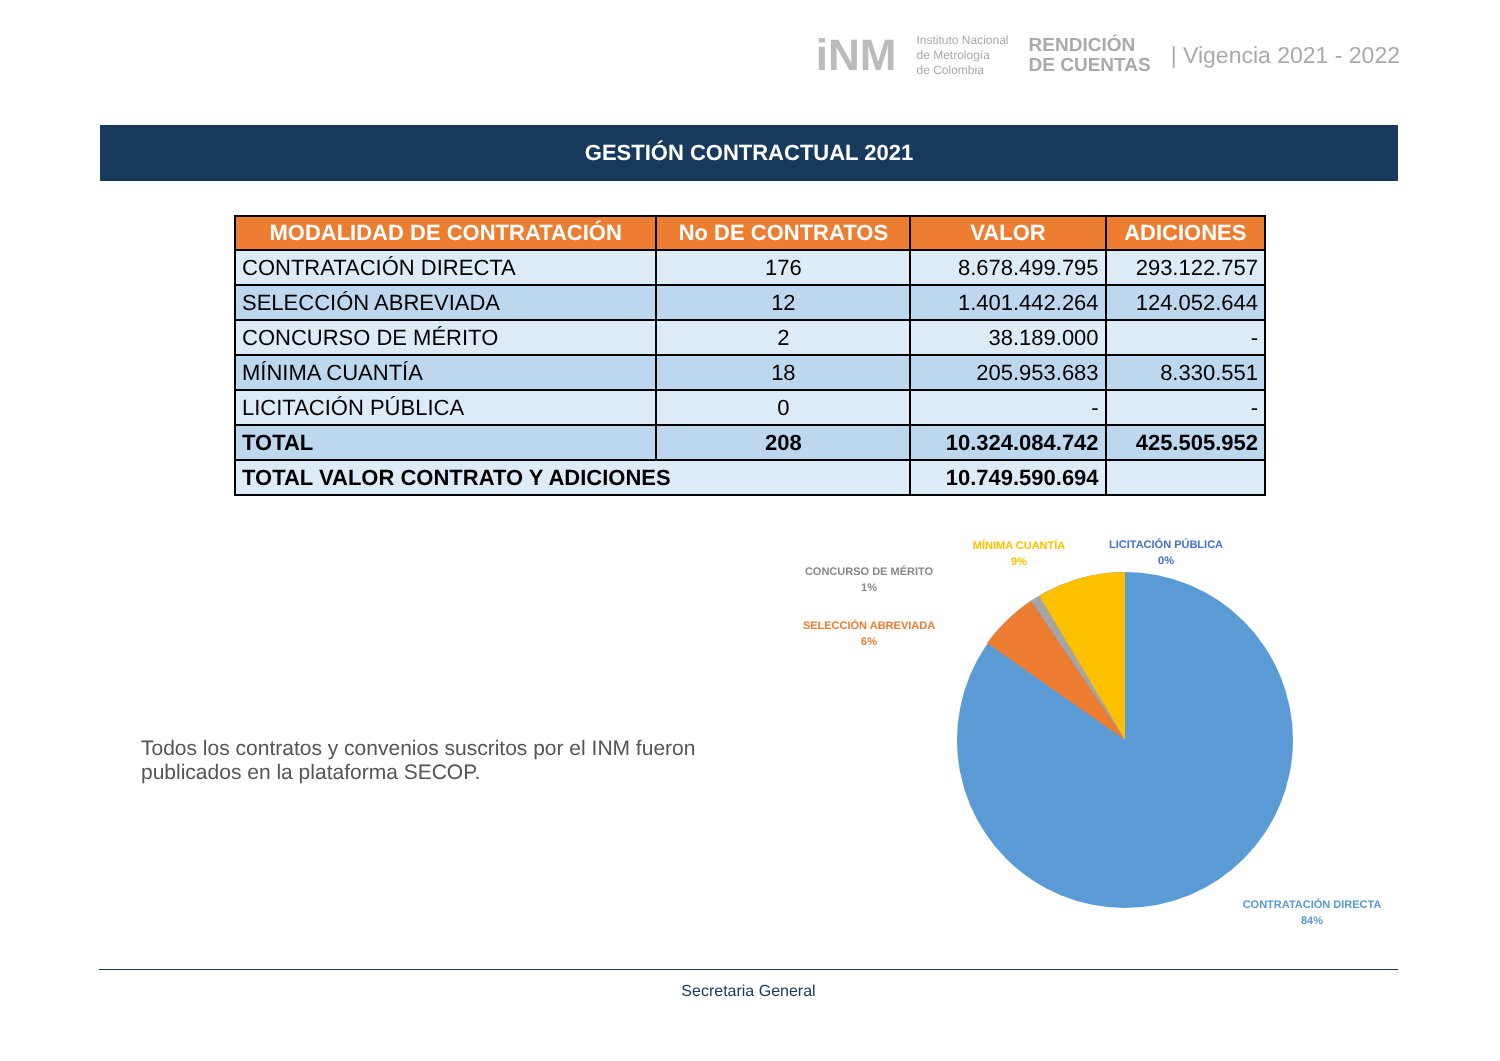iNM Instituto Nacional
de Metrología
de Colombia RENDICIÓN
DE CUENTAS | Vigencia 2021 - 2022
GESTIÓN CONTRACTUAL 2021
| MODALIDAD DE CONTRATACIÓN | No DE CONTRATOS | VALOR | ADICIONES |
| --- | --- | --- | --- |
| CONTRATACIÓN DIRECTA | 176 | 8.678.499.795 | 293.122.757 |
| SELECCIÓN ABREVIADA | 12 | 1.401.442.264 | 124.052.644 |
| CONCURSO DE MÉRITO | 2 | 38.189.000 | - |
| MÍNIMA CUANTÍA | 18 | 205.953.683 | 8.330.551 |
| LICITACIÓN PÚBLICA | 0 | - | - |
| TOTAL | 208 | 10.324.084.742 | 425.505.952 |
| TOTAL VALOR CONTRATO Y ADICIONES | | 10.749.590.694 | |
Todos los contratos y convenios suscritos por el INM fueron publicados en la plataforma SECOP.
MÍNIMA CUANTÍA
9%
LICITACIÓN PÚBLICA
0%
CONCURSO DE MÉRITO
1%
SELECCIÓN ABREVIADA
6%
CONTRATACIÓN DIRECTA
84%
Secretaria General